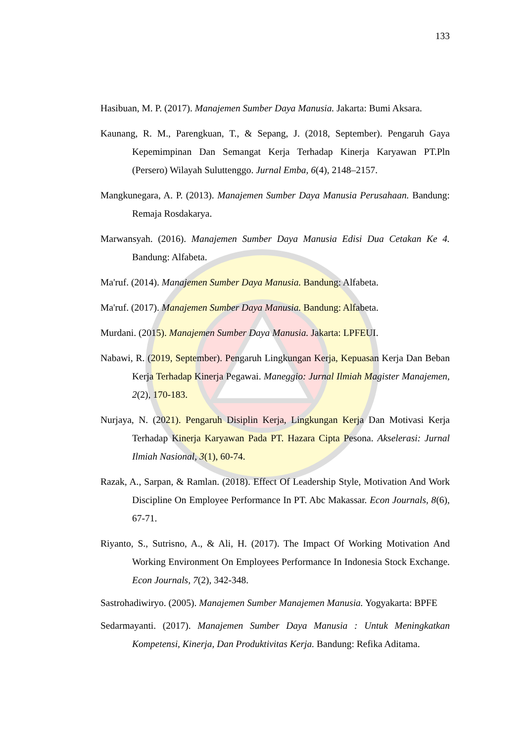133
Hasibuan, M. P. (2017). Manajemen Sumber Daya Manusia. Jakarta: Bumi Aksara.
Kaunang, R. M., Parengkuan, T., & Sepang, J. (2018, September). Pengaruh Gaya Kepemimpinan Dan Semangat Kerja Terhadap Kinerja Karyawan PT.Pln (Persero) Wilayah Suluttenggo. Jurnal Emba, 6(4), 2148–2157.
Mangkunegara, A. P. (2013). Manajemen Sumber Daya Manusia Perusahaan. Bandung: Remaja Rosdakarya.
Marwansyah. (2016). Manajemen Sumber Daya Manusia Edisi Dua Cetakan Ke 4. Bandung: Alfabeta.
Ma'ruf. (2014). Manajemen Sumber Daya Manusia. Bandung: Alfabeta.
Ma'ruf. (2017). Manajemen Sumber Daya Manusia. Bandung: Alfabeta.
Murdani. (2015). Manajemen Sumber Daya Manusia. Jakarta: LPFEUI.
Nabawi, R. (2019, September). Pengaruh Lingkungan Kerja, Kepuasan Kerja Dan Beban Kerja Terhadap Kinerja Pegawai. Maneggio: Jurnal Ilmiah Magister Manajemen, 2(2), 170-183.
Nurjaya, N. (2021). Pengaruh Disiplin Kerja, Lingkungan Kerja Dan Motivasi Kerja Terhadap Kinerja Karyawan Pada PT. Hazara Cipta Pesona. Akselerasi: Jurnal Ilmiah Nasional, 3(1), 60-74.
Razak, A., Sarpan, & Ramlan. (2018). Effect Of Leadership Style, Motivation And Work Discipline On Employee Performance In PT. Abc Makassar. Econ Journals, 8(6), 67-71.
Riyanto, S., Sutrisno, A., & Ali, H. (2017). The Impact Of Working Motivation And Working Environment On Employees Performance In Indonesia Stock Exchange. Econ Journals, 7(2), 342-348.
Sastrohadiwiryo. (2005). Manajemen Sumber Manajemen Manusia. Yogyakarta: BPFE
Sedarmayanti. (2017). Manajemen Sumber Daya Manusia : Untuk Meningkatkan Kompetensi, Kinerja, Dan Produktivitas Kerja. Bandung: Refika Aditama.